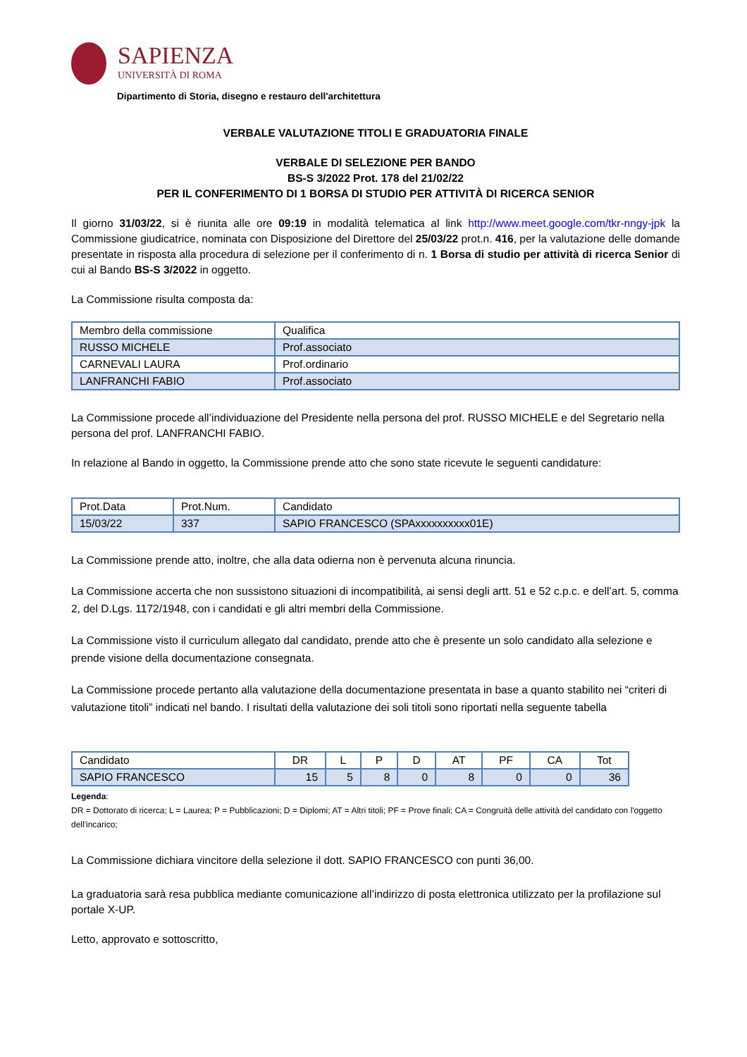SAPIENZA
UNIVERSITÀ DI ROMA
Dipartimento di Storia, disegno e restauro dell'architettura
VERBALE VALUTAZIONE TITOLI E GRADUATORIA FINALE
VERBALE DI SELEZIONE PER BANDO
BS-S 3/2022 Prot. 178 del 21/02/22
PER IL CONFERIMENTO DI 1 BORSA DI STUDIO PER ATTIVITÀ DI RICERCA SENIOR
Il giorno 31/03/22, si è riunita alle ore 09:19 in modalità telematica al link http://www.meet.google.com/tkr-nngy-jpk la Commissione giudicatrice, nominata con Disposizione del Direttore del 25/03/22 prot.n. 416, per la valutazione delle domande presentate in risposta alla procedura di selezione per il conferimento di n. 1 Borsa di studio per attività di ricerca Senior di cui al Bando BS-S 3/2022 in oggetto.
La Commissione risulta composta da:
| Membro della commissione | Qualifica |
| RUSSO MICHELE | Prof.associato |
| CARNEVALI LAURA | Prof.ordinario |
| LANFRANCHI FABIO | Prof.associato |
La Commissione procede all’individuazione del Presidente nella persona del prof. RUSSO MICHELE e del Segretario nella persona del prof. LANFRANCHI FABIO.
In relazione al Bando in oggetto, la Commissione prende atto che sono state ricevute le seguenti candidature:
| Prot.Data | Prot.Num. | Candidato |
| 15/03/22 | 337 | SAPIO FRANCESCO (SPAxxxxxxxxxx01E) |
La Commissione prende atto, inoltre, che alla data odierna non è pervenuta alcuna rinuncia.
La Commissione accerta che non sussistono situazioni di incompatibilità, ai sensi degli artt. 51 e 52 c.p.c. e dell’art. 5, comma 2, del D.Lgs. 1172/1948, con i candidati e gli altri membri della Commissione.
La Commissione visto il curriculum allegato dal candidato, prende atto che è presente un solo candidato alla selezione e prende visione della documentazione consegnata.
La Commissione procede pertanto alla valutazione della documentazione presentata in base a quanto stabilito nei “criteri di valutazione titoli” indicati nel bando. I risultati della valutazione dei soli titoli sono riportati nella seguente tabella
| Candidato | DR | L | P | D | AT | PF | CA | Tot |
| SAPIO FRANCESCO | 15 | 5 | 8 | 0 | 8 | 0 | 0 | 36 |
Legenda:
DR = Dottorato di ricerca; L = Laurea; P = Pubblicazioni; D = Diplomi; AT = Altri titoli; PF = Prove finali; CA = Congruità delle attività del candidato con l'oggetto dell'incarico;
La Commissione dichiara vincitore della selezione il dott. SAPIO FRANCESCO con punti 36,00.
La graduatoria sarà resa pubblica mediante comunicazione all’indirizzo di posta elettronica utilizzato per la profilazione sul portale X-UP.
Letto, approvato e sottoscritto,